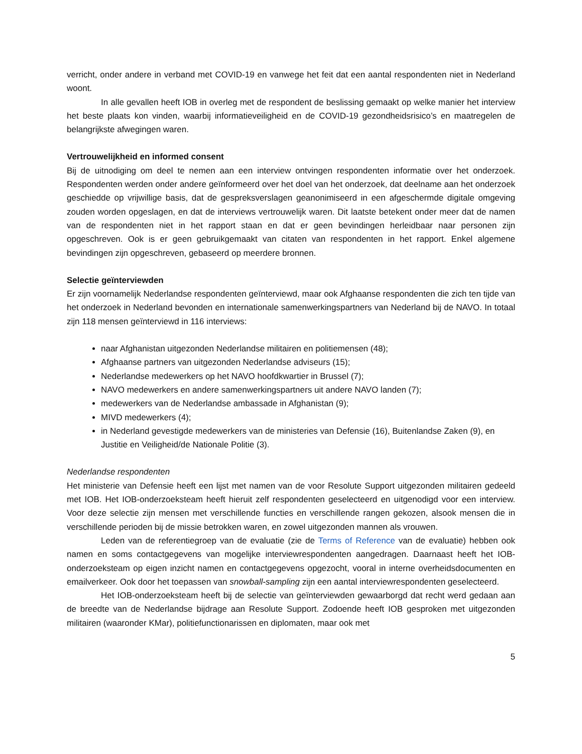verricht, onder andere in verband met COVID-19 en vanwege het feit dat een aantal respondenten niet in Nederland woont.
In alle gevallen heeft IOB in overleg met de respondent de beslissing gemaakt op welke manier het interview het beste plaats kon vinden, waarbij informatieveiligheid en de COVID-19 gezondheidsrisico’s en maatregelen de belangrijkste afwegingen waren.
Vertrouwelijkheid en informed consent
Bij de uitnodiging om deel te nemen aan een interview ontvingen respondenten informatie over het onderzoek. Respondenten werden onder andere geïnformeerd over het doel van het onderzoek, dat deelname aan het onderzoek geschiedde op vrijwillige basis, dat de gespreksverslagen geanonimiseerd in een afgeschermde digitale omgeving zouden worden opgeslagen, en dat de interviews vertrouwelijk waren. Dit laatste betekent onder meer dat de namen van de respondenten niet in het rapport staan en dat er geen bevindingen herleidbaar naar personen zijn opgeschreven. Ook is er geen gebruikgemaakt van citaten van respondenten in het rapport. Enkel algemene bevindingen zijn opgeschreven, gebaseerd op meerdere bronnen.
Selectie geïnterviewden
Er zijn voornamelijk Nederlandse respondenten geïnterviewd, maar ook Afghaanse respondenten die zich ten tijde van het onderzoek in Nederland bevonden en internationale samenwerkingspartners van Nederland bij de NAVO. In totaal zijn 118 mensen geïnterviewd in 116 interviews:
naar Afghanistan uitgezonden Nederlandse militairen en politiemensen (48);
Afghaanse partners van uitgezonden Nederlandse adviseurs (15);
Nederlandse medewerkers op het NAVO hoofdkwartier in Brussel (7);
NAVO medewerkers en andere samenwerkingspartners uit andere NAVO landen (7);
medewerkers van de Nederlandse ambassade in Afghanistan (9);
MIVD medewerkers (4);
in Nederland gevestigde medewerkers van de ministeries van Defensie (16), Buitenlandse Zaken (9), en Justitie en Veiligheid/de Nationale Politie (3).
Nederlandse respondenten
Het ministerie van Defensie heeft een lijst met namen van de voor Resolute Support uitgezonden militairen gedeeld met IOB. Het IOB-onderzoeksteam heeft hieruit zelf respondenten geselecteerd en uitgenodigd voor een interview. Voor deze selectie zijn mensen met verschillende functies en verschillende rangen gekozen, alsook mensen die in verschillende perioden bij de missie betrokken waren, en zowel uitgezonden mannen als vrouwen.
Leden van de referentiegroep van de evaluatie (zie de Terms of Reference van de evaluatie) hebben ook namen en soms contactgegevens van mogelijke interviewrespondenten aangedragen. Daarnaast heeft het IOB-onderzoeksteam op eigen inzicht namen en contactgegevens opgezocht, vooral in interne overheidsdocumenten en emailverkeer. Ook door het toepassen van snowball-sampling zijn een aantal interviewrespondenten geselecteerd.
Het IOB-onderzoeksteam heeft bij de selectie van geïnterviewden gewaarborgd dat recht werd gedaan aan de breedte van de Nederlandse bijdrage aan Resolute Support. Zodoende heeft IOB gesproken met uitgezonden militairen (waaronder KMar), politiefunctionarissen en diplomaten, maar ook met
5